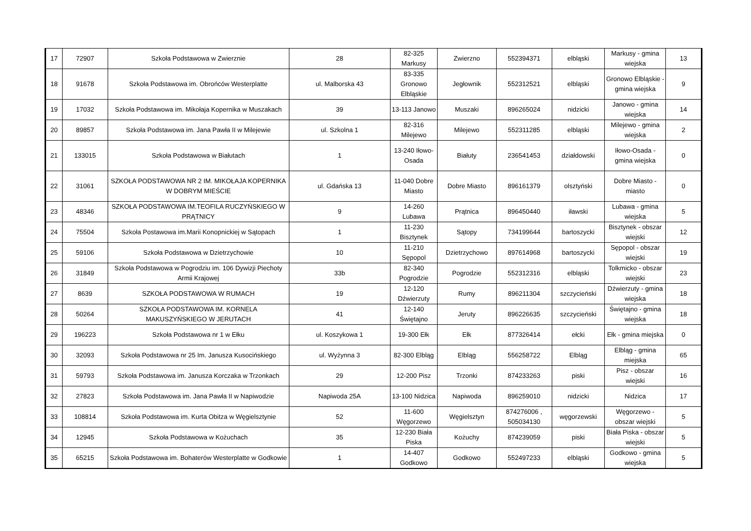| 17 | 72907 | Szkoła Podstawowa w Zwierznie | 28 | 82-325 Markusy | Zwierzno | 552394371 | elbląski | Markusy - gmina wiejska | 13 |
| 18 | 91678 | Szkoła Podstawowa im. Obrońców Westerplatte | ul. Malborska 43 | 83-335 Gronowo Elbląskie | Jegłownik | 552312521 | elbląski | Gronowo Elbląskie - gmina wiejska | 9 |
| 19 | 17032 | Szkoła Podstawowa im. Mikołaja Kopernika w Muszakach | 39 | 13-113 Janowo | Muszaki | 896265024 | nidzicki | Janowo - gmina wiejska | 14 |
| 20 | 89857 | Szkoła Podstawowa im. Jana Pawła II w Milejewie | ul. Szkolna 1 | 82-316 Milejewo | Milejewo | 552311285 | elbląski | Milejewo - gmina wiejska | 2 |
| 21 | 133015 | Szkoła Podstawowa w Białutach | 1 | 13-240 Iłowo-Osada | Białuty | 236541453 | działdowski | Iłowo-Osada - gmina wiejska | 0 |
| 22 | 31061 | SZKOŁA PODSTAWOWA NR 2 IM. MIKOŁAJA KOPERNIKA W DOBRYM MIEŚCIE | ul. Gdańska 13 | 11-040 Dobre Miasto | Dobre Miasto | 896161379 | olsztyński | Dobre Miasto - miasto | 0 |
| 23 | 48346 | SZKOŁA PODSTAWOWA IM.TEOFILA RUCZYŃSKIEGO W PRĄTNICY | 9 | 14-260 Lubawa | Prątnica | 896450440 | iławski | Lubawa - gmina wiejska | 5 |
| 24 | 75504 | Szkoła Postawowa im.Marii Konopnickiej w Sątopach | 1 | 11-230 Bisztynek | Sątopy | 734199644 | bartoszycki | Bisztynek - obszar wiejski | 12 |
| 25 | 59106 | Szkoła Podstawowa w Dzietrzychowie | 10 | 11-210 Sępopol | Dzietrzychowo | 897614968 | bartoszycki | Sępopol - obszar wiejski | 19 |
| 26 | 31849 | Szkoła Podstawowa w Pogrodziu im. 106 Dywizji Piechoty Armii Krajowej | 33b | 82-340 Pogrodzie | Pogrodzie | 552312316 | elbląski | Tolkmicko - obszar wiejski | 23 |
| 27 | 8639 | SZKOŁA PODSTAWOWA W RUMACH | 19 | 12-120 Dźwierzuty | Rumy | 896211304 | szczycieński | Dźwierzuty - gmina wiejska | 18 |
| 28 | 50264 | SZKOŁA PODSTAWOWA IM. KORNELA MAKUSZYŃSKIEGO W JERUTACH | 41 | 12-140 Świętajno | Jeruty | 896226635 | szczycieński | Świętajno - gmina wiejska | 18 |
| 29 | 196223 | Szkoła Podstawowa nr 1 w Ełku | ul. Koszykowa 1 | 19-300 Ełk | Ełk | 877326414 | ełcki | Ełk - gmina miejska | 0 |
| 30 | 32093 | Szkoła Podstawowa nr 25 Im. Janusza Kusocińskiego | ul. Wyżynna 3 | 82-300 Elbląg | Elbląg | 556258722 | Elbląg | Elbląg - gmina miejska | 65 |
| 31 | 59793 | Szkoła Podstawowa im. Janusza Korczaka w Trzonkach | 29 | 12-200 Pisz | Trzonki | 874233263 | piski | Pisz - obszar wiejski | 16 |
| 32 | 27823 | Szkoła Podstawowa im. Jana Pawła II w Napiwodzie | Napiwoda 25A | 13-100 Nidzica | Napiwoda | 896259010 | nidzicki | Nidzica | 17 |
| 33 | 108814 | Szkoła Podstawowa im. Kurta Obitza w Węgielsztynie | 52 | 11-600 Węgorzewo | Węgielsztyn | 874276006 , 505034130 | węgorzewski | Węgorzewo - obszar wiejski | 5 |
| 34 | 12945 | Szkoła Podstawowa w Kożuchach | 35 | 12-230 Biała Piska | Kożuchy | 874239059 | piski | Biała Piska - obszar wiejski | 5 |
| 35 | 65215 | Szkoła Podstawowa im. Bohaterów Westerplatte w Godkowie | 1 | 14-407 Godkowo | Godkowo | 552497233 | elbląski | Godkowo - gmina wiejska | 5 |